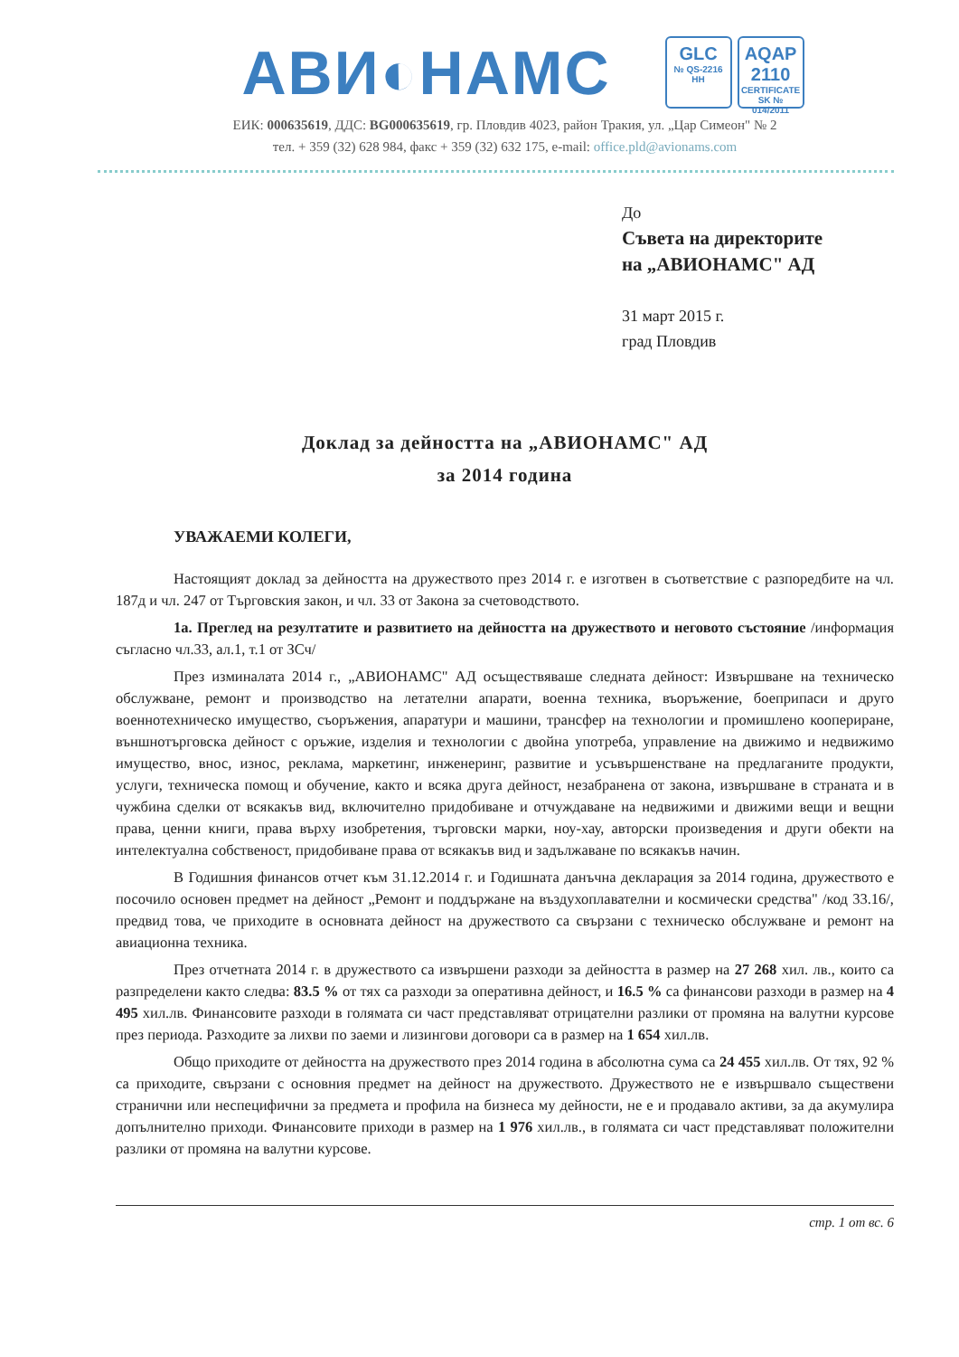АВИ◐НАМС
GLC
№ QS-2216 НН
AQAP 2110
CERTIFICATE SK № 014/2011
ЕИК: 000635619, ДДС: BG000635619, гр. Пловдив 4023, район Тракия, ул. „Цар Симеон" № 2
тел. + 359 (32) 628 984, факс + 359 (32) 632 175, e-mail: office.pld@avionams.com
До
Съвета на директорите
на „АВИОНАМС" АД
31 март 2015 г.
град Пловдив
Доклад за дейността на „АВИОНАМС" АД
за 2014 година
УВАЖАЕМИ КОЛЕГИ,
Настоящият доклад за дейността на дружеството през 2014 г. е изготвен в съответствие с разпоредбите на чл. 187д и чл. 247 от Търговския закон, и чл. 33 от Закона за счетоводството.
1а. Преглед на резултатите и развитието на дейността на дружеството и неговото състояние /информация съгласно чл.33, ал.1, т.1 от ЗСч/
През изминалата 2014 г., „АВИОНАМС" АД осъществяваше следната дейност: Извършване на техническо обслужване, ремонт и производство на летателни апарати, военна техника, въоръжение, боеприпаси и друго военнотехническо имущество, съоръжения, апаратури и машини, трансфер на технологии и промишлено коопериране, външнотърговска дейност с оръжие, изделия и технологии с двойна употреба, управление на движимо и недвижимо имущество, внос, износ, реклама, маркетинг, инженеринг, развитие и усъвършенстване на предлаганите продукти, услуги, техническа помощ и обучение, както и всяка друга дейност, незабранена от закона, извършване в страната и в чужбина сделки от всякакъв вид, включително придобиване и отчуждаване на недвижими и движими вещи и вещни права, ценни книги, права върху изобретения, търговски марки, ноу-хау, авторски произведения и други обекти на интелектуална собственост, придобиване права от всякакъв вид и задължаване по всякакъв начин.
В Годишния финансов отчет към 31.12.2014 г. и Годишната данъчна декларация за 2014 година, дружеството е посочило основен предмет на дейност „Ремонт и поддържане на въздухоплавателни и космически средства" /код 33.16/, предвид това, че приходите в основната дейност на дружеството са свързани с техническо обслужване и ремонт на авиационна техника.
През отчетната 2014 г. в дружеството са извършени разходи за дейността в размер на 27 268 хил. лв., които са разпределени както следва: 83.5 % от тях са разходи за оперативна дейност, и 16.5 % са финансови разходи в размер на 4 495 хил.лв. Финансовите разходи в голямата си част представляват отрицателни разлики от промяна на валутни курсове през периода. Разходите за лихви по заеми и лизингови договори са в размер на 1 654 хил.лв.
Общо приходите от дейността на дружеството през 2014 година в абсолютна сума са 24 455 хил.лв. От тях, 92 % са приходите, свързани с основния предмет на дейност на дружеството. Дружеството не е извършвало съществени странични или неспецифични за предмета и профила на бизнеса му дейности, не е и продавало активи, за да акумулира допълнително приходи. Финансовите приходи в размер на 1 976 хил.лв., в голямата си част представляват положителни разлики от промяна на валутни курсове.
стр. 1 от вс. 6